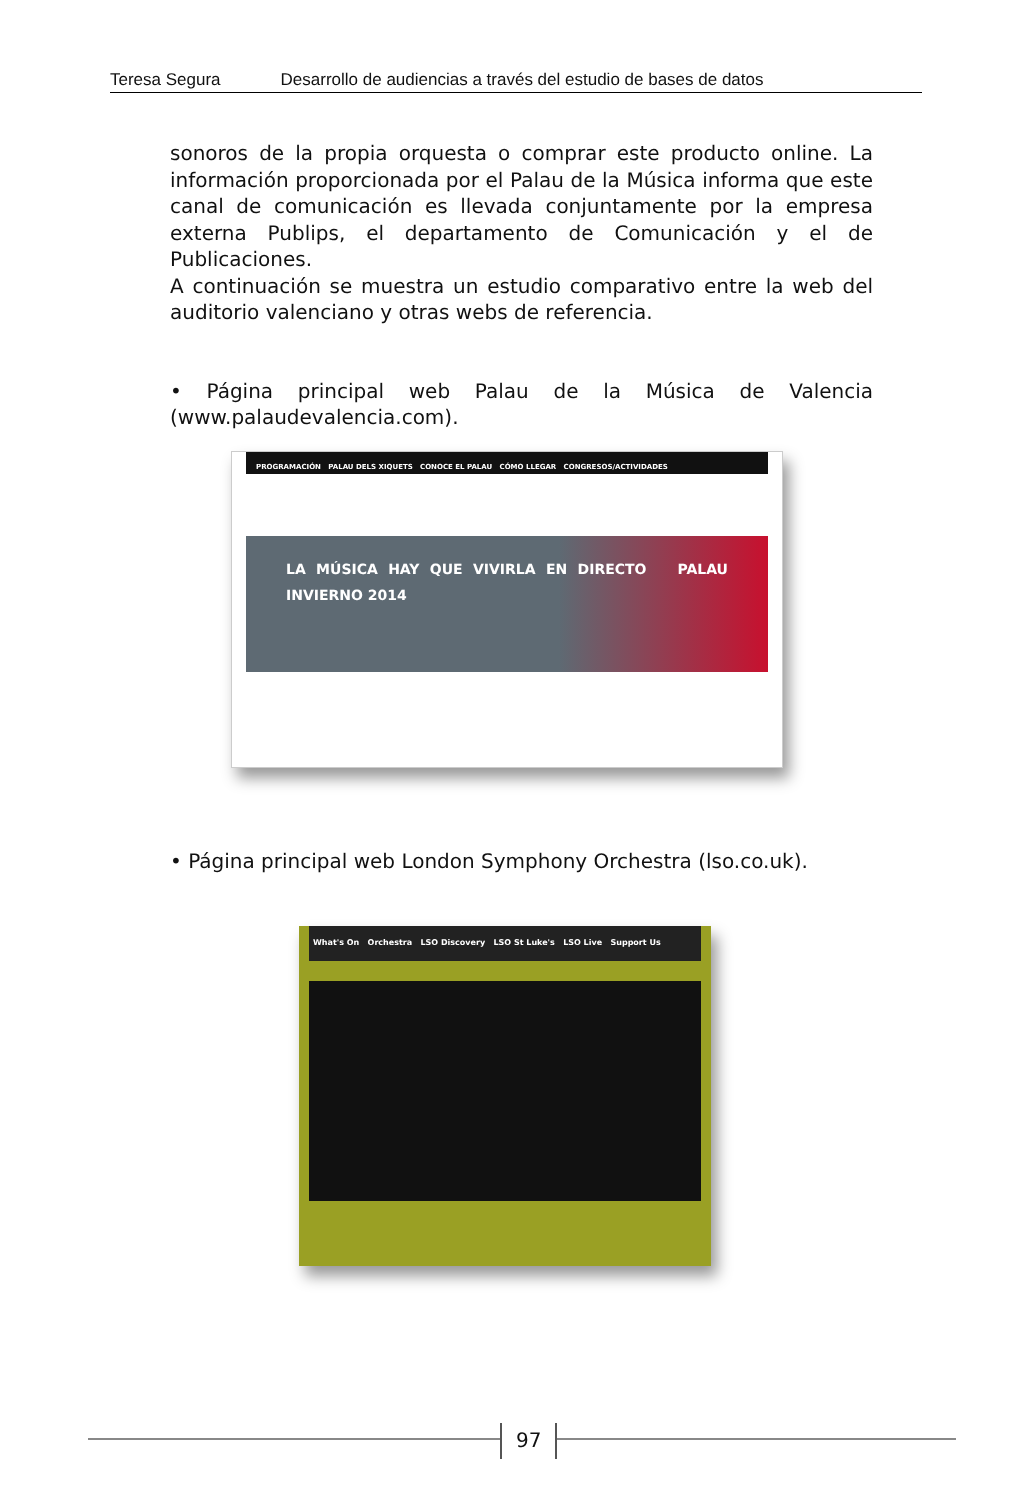Teresa Segura Desarrollo de audiencias a través del estudio de bases de datos
sonoros de la propia orquesta o comprar este producto online. La información proporcionada por el Palau de la Música informa que este canal de comunicación es llevada conjuntamente por la empresa externa Publips, el departamento de Comunicación y el de Publicaciones.
A continuación se muestra un estudio comparativo entre la web del auditorio valenciano y otras webs de referencia.
• Página principal web Palau de la Música de Valencia (www.palaudevalencia.com).
PROGRAMACIÓN PALAU DELS XIQUETS CONOCE EL PALAU CÓMO LLEGAR CONGRESOS/ACTIVIDADES
LA MÚSICA HAY QUE VIVIRLA EN DIRECTO PALAU INVIERNO 2014
• Página principal web London Symphony Orchestra (lso.co.uk).
What's On Orchestra LSO Discovery LSO St Luke's LSO Live Support Us
97